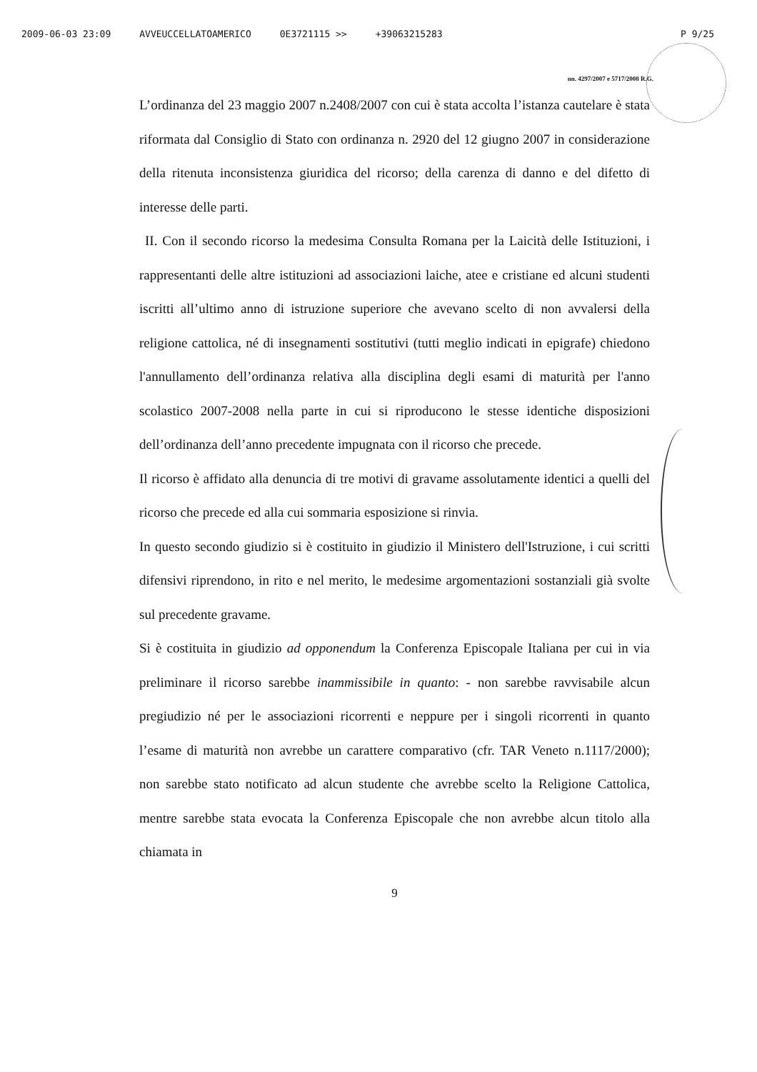2009-06-03 23:09 AVVEUCCELLATOAMERICO 0E3721115 >> +39063215283 P 9/25
nn. 4297/2007 e 5717/2008 R.G.
L’ordinanza del 23 maggio 2007 n.2408/2007 con cui è stata accolta l’istanza cautelare è stata riformata dal Consiglio di Stato con ordinanza n. 2920 del 12 giugno 2007 in considerazione della ritenuta inconsistenza giuridica del ricorso; della carenza di danno e del difetto di interesse delle parti.
II. Con il secondo ricorso la medesima Consulta Romana per la Laicità delle Istituzioni, i rappresentanti delle altre istituzioni ad associazioni laiche, atee e cristiane ed alcuni studenti iscritti all’ultimo anno di istruzione superiore che avevano scelto di non avvalersi della religione cattolica, né di insegnamenti sostitutivi (tutti meglio indicati in epigrafe) chiedono l'annullamento dell’ordinanza relativa alla disciplina degli esami di maturità per l'anno scolastico 2007-2008 nella parte in cui si riproducono le stesse identiche disposizioni dell’ordinanza dell’anno precedente impugnata con il ricorso che precede.
Il ricorso è affidato alla denuncia di tre motivi di gravame assolutamente identici a quelli del ricorso che precede ed alla cui sommaria esposizione si rinvia.
In questo secondo giudizio si è costituito in giudizio il Ministero dell'Istruzione, i cui scritti difensivi riprendono, in rito e nel merito, le medesime argomentazioni sostanziali già svolte sul precedente gravame.
Si è costituita in giudizio ad opponendum la Conferenza Episcopale Italiana per cui in via preliminare il ricorso sarebbe inammissibile in quanto: - non sarebbe ravvisabile alcun pregiudizio né per le associazioni ricorrenti e neppure per i singoli ricorrenti in quanto l’esame di maturità non avrebbe un carattere comparativo (cfr. TAR Veneto n.1117/2000); non sarebbe stato notificato ad alcun studente che avrebbe scelto la Religione Cattolica, mentre sarebbe stata evocata la Conferenza Episcopale che non avrebbe alcun titolo alla chiamata in
9